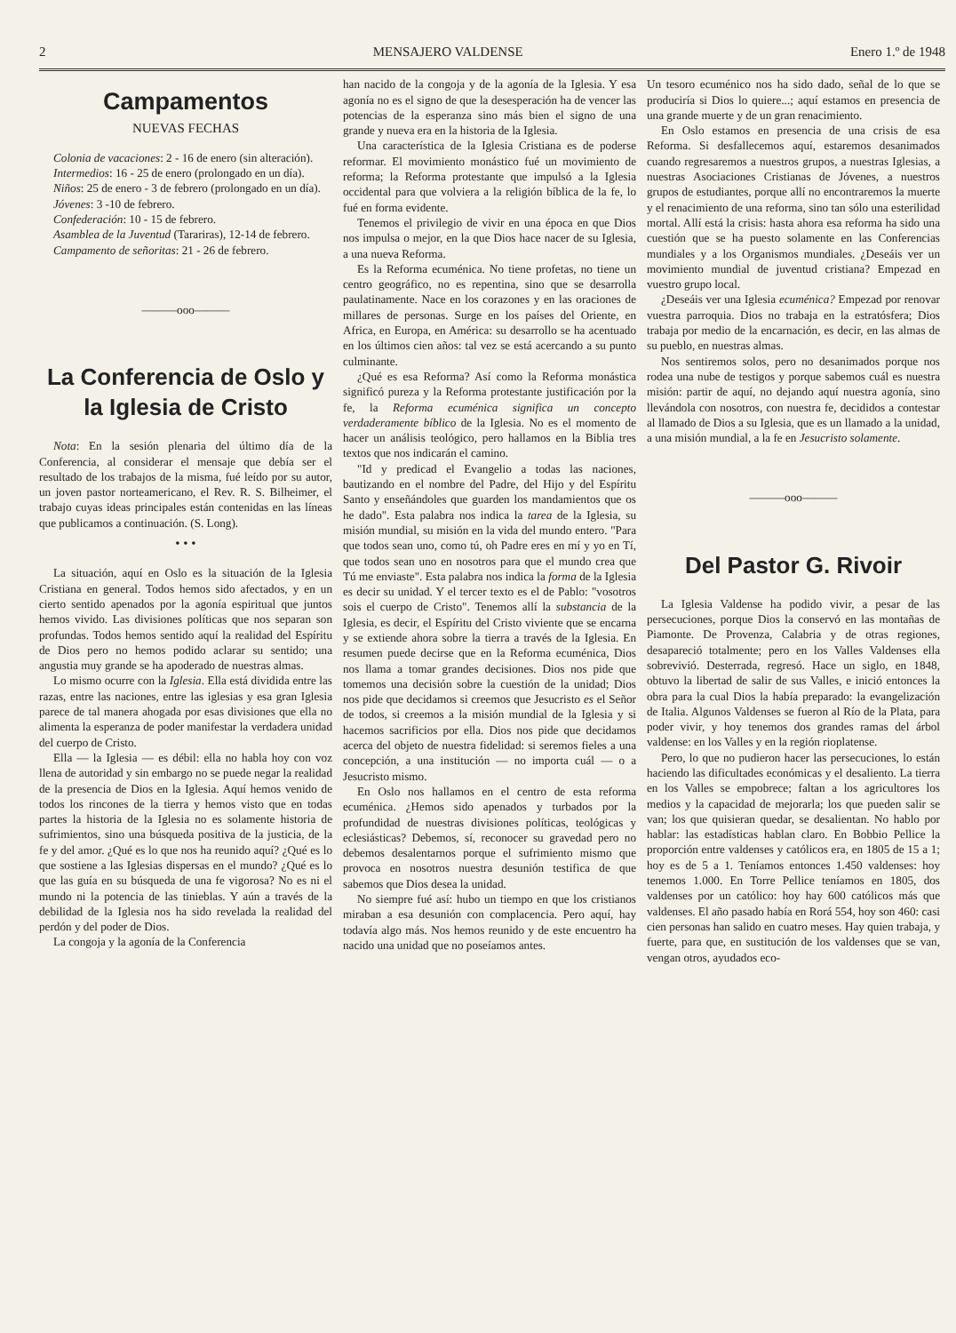2 MENSAJERO VALDENSE Enero 1.º de 1948
Campamentos
NUEVAS FECHAS
Colonia de vacaciones: 2 - 16 de enero (sin alteración).
Intermedios: 16 - 25 de enero (prolongado en un día).
Niños: 25 de enero - 3 de febrero (prolongado en un día).
Jóvenes: 3 -10 de febrero.
Confederación: 10 - 15 de febrero.
Asamblea de la Juventud (Tarariras), 12-14 de febrero.
Campamento de señoritas: 21 - 26 de febrero.
———ooo———
La Conferencia de Oslo y la Iglesia de Cristo
Nota: En la sesión plenaria del último día de la Conferencia, al considerar el mensaje que debía ser el resultado de los trabajos de la misma, fué leído por su autor, un joven pastor norteamericano, el Rev. R. S. Bilheimer, el trabajo cuyas ideas principales están contenidas en las líneas que publicamos a continuación. (S. Long).
• • •
La situación, aquí en Oslo es la situación de la Iglesia Cristiana en general. Todos hemos sido afectados, y en un cierto sentido apenados por la agonía espiritual que juntos hemos vivido. Las divisiones políticas que nos separan son profundas. Todos hemos sentido aquí la realidad del Espíritu de Dios pero no hemos podido aclarar su sentido; una angustia muy grande se ha apoderado de nuestras almas.
Lo mismo ocurre con la Iglesia. Ella está dividida entre las razas, entre las naciones, entre las iglesias y esa gran Iglesia parece de tal manera ahogada por esas divisiones que ella no alimenta la esperanza de poder manifestar la verdadera unidad del cuerpo de Cristo.
Ella — la Iglesia — es débil: ella no habla hoy con voz llena de autoridad y sin embargo no se puede negar la realidad de la presencia de Dios en la Iglesia. Aquí hemos venido de todos los rincones de la tierra y hemos visto que en todas partes la historia de la Iglesia no es solamente historia de sufrimientos, sino una búsqueda positiva de la justicia, de la fe y del amor. ¿Qué es lo que nos ha reunido aquí? ¿Qué es lo que sostiene a las Iglesias dispersas en el mundo? ¿Qué es lo que las guía en su búsqueda de una fe vigorosa? No es ni el mundo ni la potencia de las tinieblas. Y aún a través de la debilidad de la Iglesia nos ha sido revelada la realidad del perdón y del poder de Dios.
La congoja y la agonía de la Conferencia
han nacido de la congoja y de la agonía de la Iglesia. Y esa agonía no es el signo de que la desesperación ha de vencer las potencias de la esperanza sino más bien el signo de una grande y nueva era en la historia de la Iglesia.
Una característica de la Iglesia Cristiana es de poderse reformar. El movimiento monástico fué un movimiento de reforma; la Reforma protestante que impulsó a la Iglesia occidental para que volviera a la religión bíblica de la fe, lo fué en forma evidente.
Tenemos el privilegio de vivir en una época en que Dios nos impulsa o mejor, en la que Dios hace nacer de su Iglesia, a una nueva Reforma.
Es la Reforma ecuménica. No tiene profetas, no tiene un centro geográfico, no es repentina, sino que se desarrolla paulatinamente. Nace en los corazones y en las oraciones de millares de personas. Surge en los países del Oriente, en Africa, en Europa, en América: su desarrollo se ha acentuado en los últimos cien años: tal vez se está acercando a su punto culminante.
¿Qué es esa Reforma? Así como la Reforma monástica significó pureza y la Reforma protestante justificación por la fe, la Reforma ecuménica significa un concepto verdaderamente bíblico de la Iglesia. No es el momento de hacer un análisis teológico, pero hallamos en la Biblia tres textos que nos indicarán el camino.
"Id y predicad el Evangelio a todas las naciones, bautizando en el nombre del Padre, del Hijo y del Espíritu Santo y enseñándoles que guarden los mandamientos que os he dado". Esta palabra nos indica la tarea de la Iglesia, su misión mundial, su misión en la vida del mundo entero. "Para que todos sean uno, como tú, oh Padre eres en mí y yo en Tí, que todos sean uno en nosotros para que el mundo crea que Tú me enviaste". Esta palabra nos indica la forma de la Iglesia es decir su unidad. Y el tercer texto es el de Pablo: "vosotros sois el cuerpo de Cristo". Tenemos allí la substancia de la Iglesia, es decir, el Espíritu del Cristo viviente que se encarna y se extiende ahora sobre la tierra a través de la Iglesia. En resumen puede decirse que en la Reforma ecuménica, Dios nos llama a tomar grandes decisiones. Dios nos pide que tomemos una decisión sobre la cuestión de la unidad; Dios nos pide que decidamos si creemos que Jesucristo es el Señor de todos, si creemos a la misión mundial de la Iglesia y si hacemos sacrificios por ella. Dios nos pide que decidamos acerca del objeto de nuestra fidelidad: si seremos fieles a una concepción, a una institución — no importa cuál — o a Jesucristo mismo.
En Oslo nos hallamos en el centro de esta reforma ecuménica. ¿Hemos sido apenados y turbados por la profundidad de nuestras divisiones políticas, teológicas y eclesiásticas? Debemos, sí, reconocer su gravedad pero no debemos desalentarnos porque el sufrimiento mismo que provoca en nosotros nuestra desunión testifica de que sabemos que Dios desea la unidad.
No siempre fué así: hubo un tiempo en que los cristianos miraban a esa desunión con complacencia. Pero aquí, hay todavía algo más. Nos hemos reunido y de este encuentro ha nacido una unidad que no poseíamos antes.
Un tesoro ecuménico nos ha sido dado, señal de lo que se produciría si Dios lo quiere...; aquí estamos en presencia de una grande muerte y de un gran renacimiento.
En Oslo estamos en presencia de una crisis de esa Reforma. Si desfallecemos aquí, estaremos desanimados cuando regresaremos a nuestros grupos, a nuestras Iglesias, a nuestras Asociaciones Cristianas de Jóvenes, a nuestros grupos de estudiantes, porque allí no encontraremos la muerte y el renacimiento de una reforma, sino tan sólo una esterilidad mortal. Allí está la crisis: hasta ahora esa reforma ha sido una cuestión que se ha puesto solamente en las Conferencias mundiales y a los Organismos mundiales. ¿Deseáis ver un movimiento mundial de juventud cristiana? Empezad en vuestro grupo local.
¿Deseáis ver una Iglesia ecuménica? Empezad por renovar vuestra parroquia. Dios no trabaja en la estratósfera; Dios trabaja por medio de la encarnación, es decir, en las almas de su pueblo, en nuestras almas.
Nos sentiremos solos, pero no desanimados porque nos rodea una nube de testigos y porque sabemos cuál es nuestra misión: partir de aquí, no dejando aquí nuestra agonía, sino llevándola con nosotros, con nuestra fe, decididos a contestar al llamado de Dios a su Iglesia, que es un llamado a la unidad, a una misión mundial, a la fe en Jesucristo solamente.
———ooo———
Del Pastor G. Rivoir
La Iglesia Valdense ha podido vivir, a pesar de las persecuciones, porque Dios la conservó en las montañas de Piamonte. De Provenza, Calabria y de otras regiones, desapareció totalmente; pero en los Valles Valdenses ella sobrevivió. Desterrada, regresó. Hace un siglo, en 1848, obtuvo la libertad de salir de sus Valles, e inició entonces la obra para la cual Dios la había preparado: la evangelización de Italia. Algunos Valdenses se fueron al Río de la Plata, para poder vivir, y hoy tenemos dos grandes ramas del árbol valdense: en los Valles y en la región rioplatense.
Pero, lo que no pudieron hacer las persecuciones, lo están haciendo las dificultades económicas y el desaliento. La tierra en los Valles se empobrece; faltan a los agricultores los medios y la capacidad de mejorarla; los que pueden salir se van; los que quisieran quedar, se desalientan. No hablo por hablar: las estadísticas hablan claro. En Bobbio Pellice la proporción entre valdenses y católicos era, en 1805 de 15 a 1; hoy es de 5 a 1. Teníamos entonces 1.450 valdenses: hoy tenemos 1.000. En Torre Pellice teníamos en 1805, dos valdenses por un católico: hoy hay 600 católicos más que valdenses. El año pasado había en Rorá 554, hoy son 460: casi cien personas han salido en cuatro meses. Hay quien trabaja, y fuerte, para que, en sustitución de los valdenses que se van, vengan otros, ayudados eco-